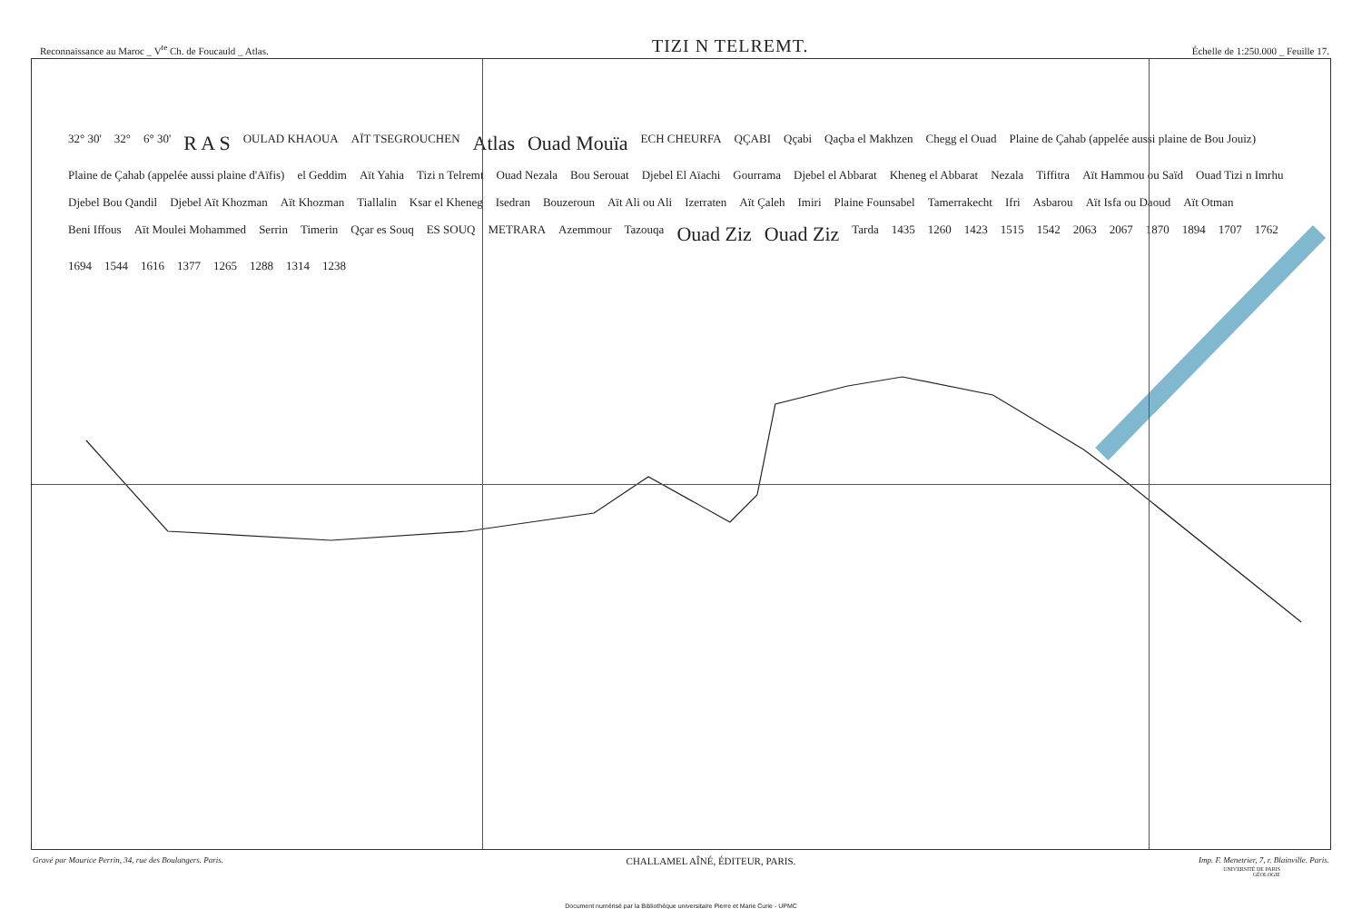Reconnaissance au Maroc _ V<sup>te</sup> Ch. de Foucauld _ Atlas. TIZI N TELREMT. Échelle de 1:250.000 _ Feuille 17.
32° 30' 32° 6° 30' R A S OULAD KHAOUA AÏT TSEGROUCHEN Atlas Ouad Mouïa ECH CHEURFA QÇABI Qçabi Qaçba el Makhzen Chegg el Ouad Plaine de Çahab (appelée aussi plaine de Bou Jouiz) Plaine de Çahab (appelée aussi plaine d'Aïfis) el Geddim Aït Yahia Tizi n Telremt Ouad Nezala Bou Serouat Djebel El Aïachi Gourrama Djebel el Abbarat Kheneg el Abbarat Nezala Tiffitra Aït Hammou ou Saïd Ouad Tizi n Imrhu Djebel Bou Qandil Djebel Aït Khozman Aït Khozman Tiallalin Ksar el Kheneg Isedran Bouzeroun Aït Ali ou Ali Izerraten Aït Çaleh Imiri Plaine Founsabel Tamerrakecht Ifri Asbarou Aït Isfa ou Daoud Aït Otman Beni Iffous Aït Moulei Mohammed Serrin Timerin Qçar es Souq ES SOUQ METRARA Azemmour Tazouqa Ouad Ziz Ouad Ziz Tarda 1435 1260 1423 1515 1542 2063 2067 1870 1894 1707 1762 1694 1544 1616 1377 1265 1288 1314 1238
Gravé par Maurice Perrin, 34, rue des Boulangers. Paris. CHALLAMEL AÎNÉ, ÉDITEUR, PARIS. Imp. F. Menetrier, 7, r. Blainville. Paris.
UNIVERSITÉ DE PARIS
GÉOLOGIE
Document numérisé par la Bibliothèque universitaire Pierre et Marie Curie - UPMC